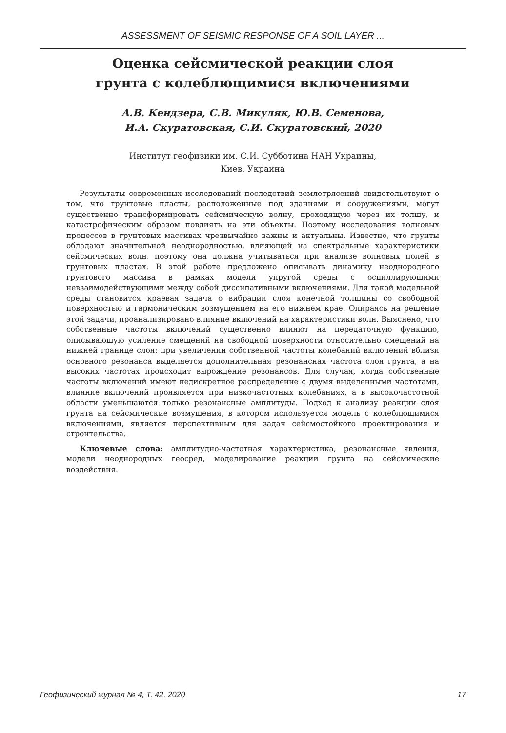ASSESSMENT OF SEISMIC RESPONSE OF A SOIL LAYER ...
Оценка сейсмической реакции слоя
грунта с колеблющимися включениями
А.В. Кендзера, С.В. Микуляк, Ю.В. Семенова,
И.А. Скуратовская, С.И. Скуратовский, 2020
Институт геофизики им. С.И. Субботина НАН Украины,
Киев, Украина
Результаты современных исследований последствий землетрясений свидетельствуют о том, что грунтовые пласты, расположенные под зданиями и сооружениями, могут существенно трансформировать сейсмическую волну, проходящую через их толщу, и катастрофическим образом повлиять на эти объекты. Поэтому исследования волновых процессов в грунтовых массивах чрезвычайно важны и актуальны. Известно, что грунты обладают значительной неоднородностью, влияющей на спектральные характеристики сейсмических волн, поэтому она должна учитываться при анализе волновых полей в грунтовых пластах. В этой работе предложено описывать динамику неоднородного грунтового массива в рамках модели упругой среды с осциллирующими невзаимодействующими между собой диссипативными включениями. Для такой модельной среды становится краевая задача о вибрации слоя конечной толщины со свободной поверхностью и гармоническим возмущением на его нижнем крае. Опираясь на решение этой задачи, проанализировано влияние включений на характеристики волн. Выяснено, что собственные частоты включений существенно влияют на передаточную функцию, описывающую усиление смещений на свободной поверхности относительно смещений на нижней границе слоя: при увеличении собственной частоты колебаний включений вблизи основного резонанса выделяется дополнительная резонансная частота слоя грунта, а на высоких частотах происходит вырождение резонансов. Для случая, когда собственные частоты включений имеют недискретное распределение с двумя выделенными частотами, влияние включений проявляется при низкочастотных колебаниях, а в высокочастотной области уменьшаются только резонансные амплитуды. Подход к анализу реакции слоя грунта на сейсмические возмущения, в котором используется модель с колеблющимися включениями, является перспективным для задач сейсмостойкого проектирования и строительства.
Ключевые слова: амплитудно-частотная характеристика, резонансные явления, модели неоднородных геосред, моделирование реакции грунта на сейсмические воздействия.
Геофизический журнал № 4, Т. 42, 2020 17